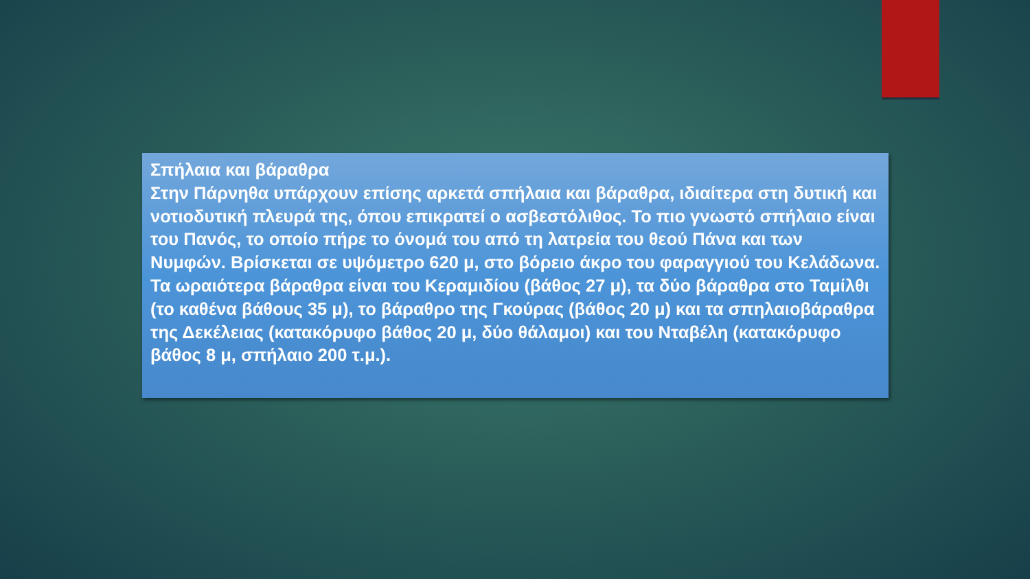Σπήλαια και βάραθρα
Στην Πάρνηθα υπάρχουν επίσης αρκετά σπήλαια και βάραθρα, ιδιαίτερα στη δυτική και νοτιοδυτική πλευρά της, όπου επικρατεί ο ασβεστόλιθος. Το πιο γνωστό σπήλαιο είναι του Πανός, το οποίο πήρε το όνομά του από τη λατρεία του θεού Πάνα και των Νυμφών. Βρίσκεται σε υψόμετρο 620 μ, στο βόρειο άκρο του φαραγγιού του Κελάδωνα.
Τα ωραιότερα βάραθρα είναι του Κεραμιδίου (βάθος 27 μ), τα δύο βάραθρα στο Ταμίλθι (το καθένα βάθους 35 μ), το βάραθρο της Γκούρας (βάθος 20 μ) και τα σπηλαιοβάραθρα της Δεκέλειας (κατακόρυφο βάθος 20 μ, δύο θάλαμοι) και του Νταβέλη (κατακόρυφο βάθος 8 μ, σπήλαιο 200 τ.μ.).